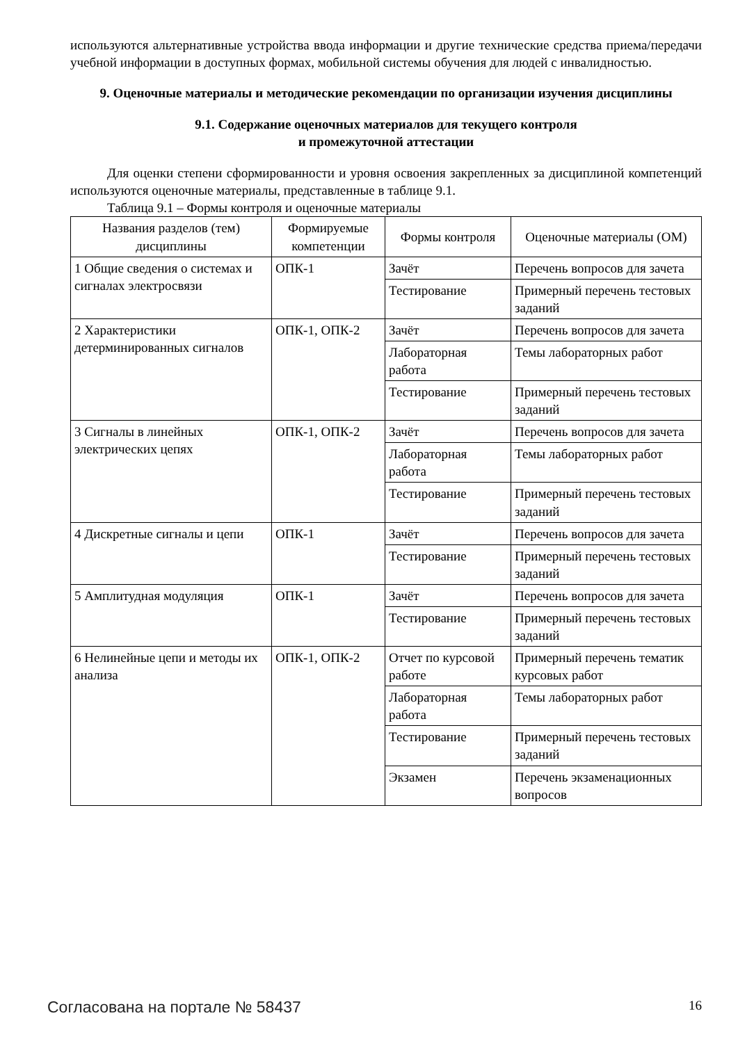используются альтернативные устройства ввода информации и другие технические средства приема/передачи учебной информации в доступных формах, мобильной системы обучения для людей с инвалидностью.
9. Оценочные материалы и методические рекомендации по организации изучения дисциплины
9.1. Содержание оценочных материалов для текущего контроля
и промежуточной аттестации
Для оценки степени сформированности и уровня освоения закрепленных за дисциплиной компетенций используются оценочные материалы, представленные в таблице 9.1.
Таблица 9.1 – Формы контроля и оценочные материалы
| Названия разделов (тем) дисциплины | Формируемые компетенции | Формы контроля | Оценочные материалы (ОМ) |
| --- | --- | --- | --- |
| 1 Общие сведения о системах и сигналах электросвязи | ОПК-1 | Зачёт | Перечень вопросов для зачета |
| | | Тестирование | Примерный перечень тестовых заданий |
| 2 Характеристики детерминированных сигналов | ОПК-1, ОПК-2 | Зачёт | Перечень вопросов для зачета |
| | | Лабораторная работа | Темы лабораторных работ |
| | | Тестирование | Примерный перечень тестовых заданий |
| 3 Сигналы в линейных электрических цепях | ОПК-1, ОПК-2 | Зачёт | Перечень вопросов для зачета |
| | | Лабораторная работа | Темы лабораторных работ |
| | | Тестирование | Примерный перечень тестовых заданий |
| 4 Дискретные сигналы и цепи | ОПК-1 | Зачёт | Перечень вопросов для зачета |
| | | Тестирование | Примерный перечень тестовых заданий |
| 5 Амплитудная модуляция | ОПК-1 | Зачёт | Перечень вопросов для зачета |
| | | Тестирование | Примерный перечень тестовых заданий |
| 6 Нелинейные цепи и методы их анализа | ОПК-1, ОПК-2 | Отчет по курсовой работе | Примерный перечень тематик курсовых работ |
| | | Лабораторная работа | Темы лабораторных работ |
| | | Тестирование | Примерный перечень тестовых заданий |
| | | Экзамен | Перечень экзаменационных вопросов |
Согласована на портале № 58437 16